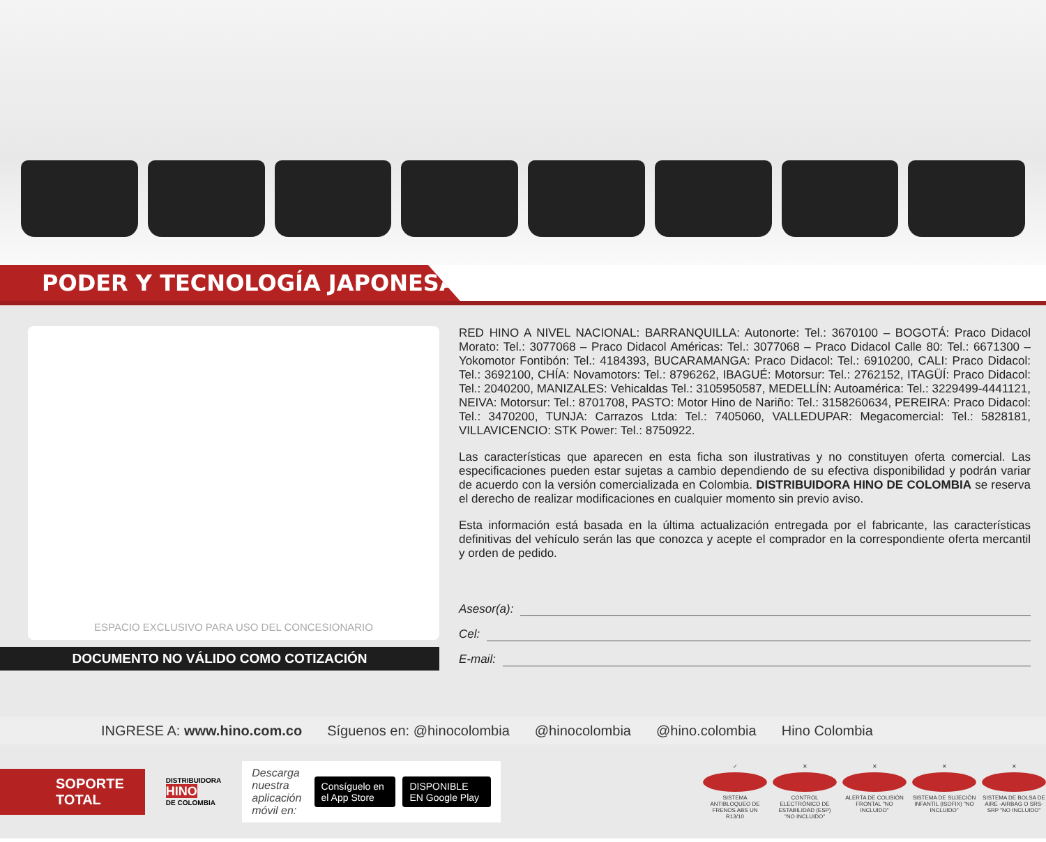PODER Y TECNOLOGÍA JAPONESA
ESPACIO EXCLUSIVO PARA USO DEL CONCESIONARIO
DOCUMENTO NO VÁLIDO COMO COTIZACIÓN
RED HINO A NIVEL NACIONAL: BARRANQUILLA: Autonorte: Tel.: 3670100 – BOGOTÁ: Praco Didacol Morato: Tel.: 3077068 – Praco Didacol Américas: Tel.: 3077068 – Praco Didacol Calle 80: Tel.: 6671300 – Yokomotor Fontibón: Tel.: 4184393, BUCARAMANGA: Praco Didacol: Tel.: 6910200, CALI: Praco Didacol: Tel.: 3692100, CHÍA: Novamotors: Tel.: 8796262, IBAGUÉ: Motorsur: Tel.: 2762152, ITAGÜÍ: Praco Didacol: Tel.: 2040200, MANIZALES: Vehicaldas Tel.: 3105950587, MEDELLÍN: Autoamérica: Tel.: 3229499-4441121, NEIVA: Motorsur: Tel.: 8701708, PASTO: Motor Hino de Nariño: Tel.: 3158260634, PEREIRA: Praco Didacol: Tel.: 3470200, TUNJA: Carrazos Ltda: Tel.: 7405060, VALLEDUPAR: Megacomercial: Tel.: 5828181, VILLAVICENCIO: STK Power: Tel.: 8750922.
Las características que aparecen en esta ficha son ilustrativas y no constituyen oferta comercial. Las especificaciones pueden estar sujetas a cambio dependiendo de su efectiva disponibilidad y podrán variar de acuerdo con la versión comercializada en Colombia. DISTRIBUIDORA HINO DE COLOMBIA se reserva el derecho de realizar modificaciones en cualquier momento sin previo aviso.
Esta información está basada en la última actualización entregada por el fabricante, las características definitivas del vehículo serán las que conozca y acepte el comprador en la correspondiente oferta mercantil y orden de pedido.
Asesor(a):
Cel:
E-mail:
INGRESE A: www.hino.com.co Síguenos en: @hinocolombia @hinocolombia @hino.colombia Hino Colombia
SOPORTE
TOTAL
DISTRIBUIDORA
HINO
DE COLOMBIA
Descarga nuestra
aplicación móvil en: Consíguelo en el App Store DISPONIBLE EN Google Play
✓
SISTEMA ANTIBLOQUEO DE FRENOS ABS UN R13/10
✕
CONTROL ELECTRÓNICO DE ESTABILIDAD (ESP) "NO INCLUIDO"
✕
ALERTA DE COLISIÓN FRONTAL "NO INCLUIDO"
✕
SISTEMA DE SUJECIÓN INFANTIL (ISOFIX) "NO INCLUIDO"
✕
SISTEMA DE BOLSA DE AIRE -AIRBAG O SRS- SRP "NO INCLUIDO"